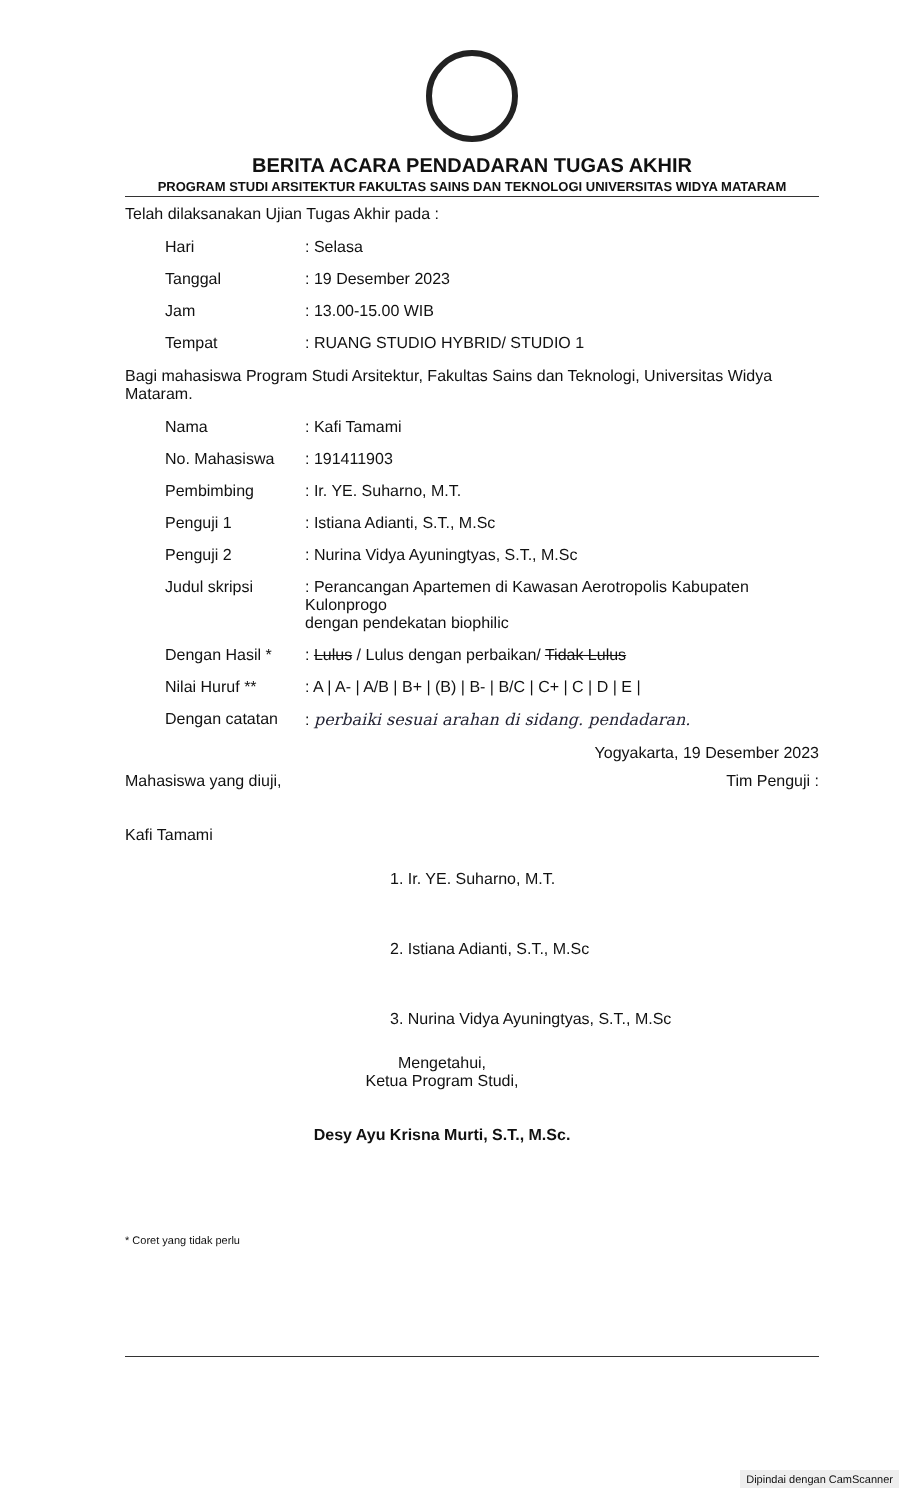BERITA ACARA PENDADARAN TUGAS AKHIR
PROGRAM STUDI ARSITEKTUR FAKULTAS SAINS DAN TEKNOLOGI UNIVERSITAS WIDYA MATARAM
Telah dilaksanakan Ujian Tugas Akhir pada :
| Hari | : Selasa |
| Tanggal | : 19 Desember 2023 |
| Jam | : 13.00-15.00 WIB |
| Tempat | : RUANG STUDIO HYBRID/ STUDIO 1 |
Bagi mahasiswa Program Studi Arsitektur, Fakultas Sains dan Teknologi, Universitas Widya Mataram.
| Nama | : Kafi Tamami |
| No. Mahasiswa | : 191411903 |
| Pembimbing | : Ir. YE. Suharno, M.T. |
| Penguji 1 | : Istiana Adianti, S.T., M.Sc |
| Penguji 2 | : Nurina Vidya Ayuningtyas, S.T., M.Sc |
| Judul skripsi | : Perancangan Apartemen di Kawasan Aerotropolis Kabupaten Kulonprogo dengan pendekatan biophilic |
| Dengan Hasil * | : Lulus / Lulus dengan perbaikan/ Tidak Lulus |
| Nilai Huruf ** | : A / A- / A/B / B+ / (B) / B- / B/C / C+ / C / D / E / |
| Dengan catatan | : perbaiki sesuai arahan di sidang. pendadaran. |
Yogyakarta, 19 Desember 2023
Mahasiswa yang diuji,
Kafi Tamami
Tim Penguji :
1. Ir. YE. Suharno, M.T.
2. Istiana Adianti, S.T., M.Sc
3. Nurina Vidya Ayuningtyas, S.T., M.Sc
Mengetahui,
Ketua Program Studi,
Desy Ayu Krisna Murti, S.T., M.Sc.
* Coret yang tidak perlu
Dipindai dengan CamScanner